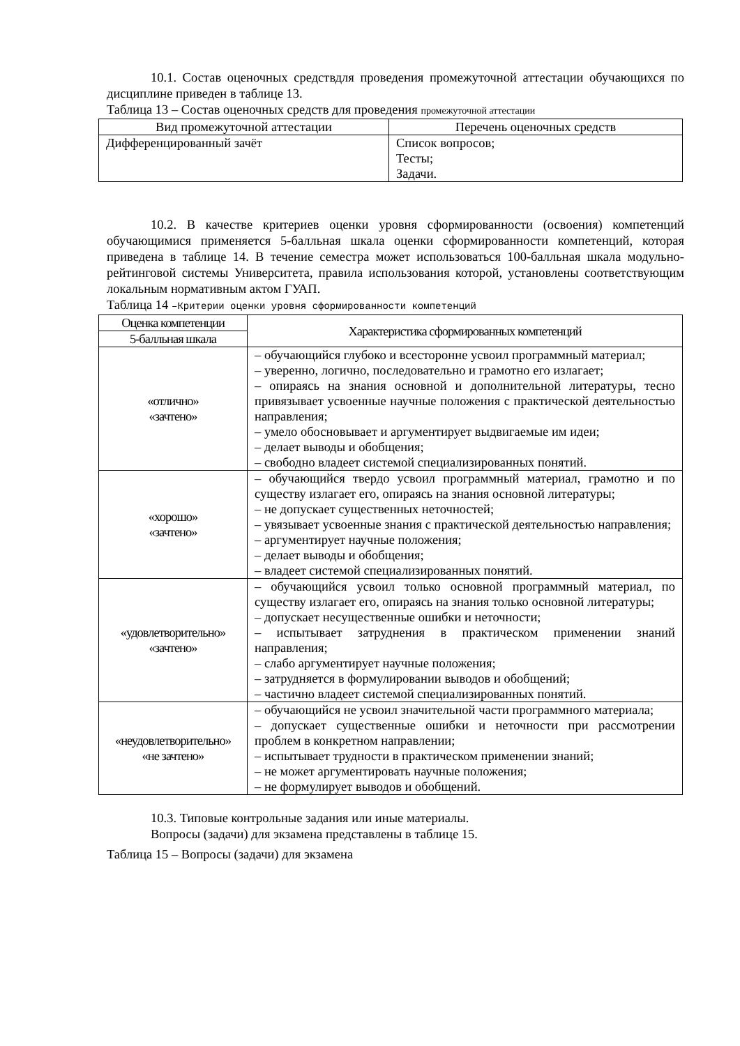10.1. Состав оценочных средствдля проведения промежуточной аттестации обучающихся по дисциплине приведен в таблице 13.
Таблица 13 – Состав оценочных средств для проведения промежуточной аттестации
| Вид промежуточной аттестации | Перечень оценочных средств |
| --- | --- |
| Дифференцированный зачёт | Список вопросов; Тесты; Задачи. |
10.2. В качестве критериев оценки уровня сформированности (освоения) компетенций обучающимися применяется 5-балльная шкала оценки сформированности компетенций, которая приведена в таблице 14. В течение семестра может использоваться 100-балльная шкала модульно-рейтинговой системы Университета, правила использования которой, установлены соответствующим локальным нормативным актом ГУАП.
Таблица 14 –Критерии оценки уровня сформированности компетенций
| Оценка компетенции | Характеристика сформированных компетенций |
| --- | --- |
| 5-балльная шкала | |
| «отлично» «зачтено» | – обучающийся глубоко и всесторонне усвоил программный материал; – уверенно, логично, последовательно и грамотно его излагает; – опираясь на знания основной и дополнительной литературы, тесно привязывает усвоенные научные положения с практической деятельностью направления; – умело обосновывает и аргументирует выдвигаемые им идеи; – делает выводы и обобщения; – свободно владеет системой специализированных понятий. |
| «хорошо» «зачтено» | – обучающийся твердо усвоил программный материал, грамотно и по существу излагает его, опираясь на знания основной литературы; – не допускает существенных неточностей; – увязывает усвоенные знания с практической деятельностью направления; – аргументирует научные положения; – делает выводы и обобщения; – владеет системой специализированных понятий. |
| «удовлетворительно» «зачтено» | – обучающийся усвоил только основной программный материал, по существу излагает его, опираясь на знания только основной литературы; – допускает несущественные ошибки и неточности; – испытывает затруднения в практическом применении знаний направления; – слабо аргументирует научные положения; – затрудняется в формулировании выводов и обобщений; – частично владеет системой специализированных понятий. |
| «неудовлетворительно» «не зачтено» | – обучающийся не усвоил значительной части программного материала; – допускает существенные ошибки и неточности при рассмотрении проблем в конкретном направлении; – испытывает трудности в практическом применении знаний; – не может аргументировать научные положения; – не формулирует выводов и обобщений. |
10.3. Типовые контрольные задания или иные материалы.
Вопросы (задачи) для экзамена представлены в таблице 15.
Таблица 15 – Вопросы (задачи) для экзамена